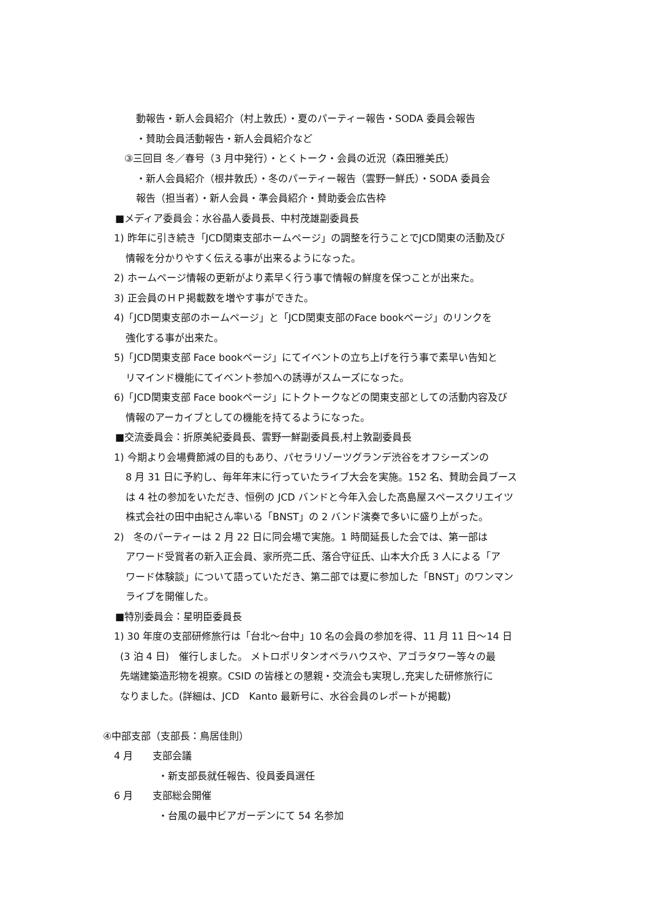動報告・新人会員紹介（村上敦氏）・夏のパーティー報告・SODA 委員会報告
・賛助会員活動報告・新人会員紹介など
③三回目 冬／春号（3 月中発行）・とくトーク・会員の近況（森田雅美氏）
・新人会員紹介（根井敦氏）・冬のパーティー報告（雲野一鮮氏）・SODA 委員会
報告（担当者）・新人会員・準会員紹介・賛助委会広告枠
■メディア委員会：水谷晶人委員長、中村茂雄副委員長
1) 昨年に引き続き「JCD関東支部ホームページ」の調整を行うことでJCD関東の活動及び
情報を分かりやすく伝える事が出来るようになった。
2) ホームページ情報の更新がより素早く行う事で情報の鮮度を保つことが出来た。
3) 正会員のＨＰ掲載数を増やす事ができた。
4)「JCD関東支部のホームページ」と「JCD関東支部のFace bookページ」のリンクを
強化する事が出来た。
5)「JCD関東支部 Face bookページ」にてイベントの立ち上げを行う事で素早い告知と
リマインド機能にてイベント参加への誘導がスムーズになった。
6)「JCD関東支部 Face bookページ」にトクトークなどの関東支部としての活動内容及び
情報のアーカイブとしての機能を持てるようになった。
■交流委員会：折原美紀委員長、雲野一鮮副委員長,村上敦副委員長
1) 今期より会場費節減の目的もあり、パセラリゾーツグランデ渋谷をオフシーズンの
8 月 31 日に予約し、毎年年末に行っていたライブ大会を実施。152 名、賛助会員ブース
は 4 社の参加をいただき、恒例の JCD バンドと今年入会した高島屋スペースクリエイツ
株式会社の田中由紀さん率いる「BNST」の 2 バンド演奏で多いに盛り上がった。
2)　冬のパーティーは 2 月 22 日に同会場で実施。1 時間延長した会では、第一部は
アワード受賞者の新入正会員、家所亮二氏、落合守征氏、山本大介氏 3 人による「ア
ワード体験談」について語っていただき、第二部では夏に参加した「BNST」のワンマン
ライブを開催した。
■特別委員会：星明臣委員長
1) 30 年度の支部研修旅行は「台北～台中」10 名の会員の参加を得、11 月 11 日～14 日
(3 泊 4 日)　催行しました。 メトロポリタンオペラハウスや、アゴラタワー等々の最
先端建築造形物を視察。CSID の皆様との懇親・交流会も実現し,充実した研修旅行に
なりました。(詳細は、JCD　Kanto 最新号に、水谷会員のレポートが掲載)
④中部支部（支部長：鳥居佳則）
4 月　　支部会議
・新支部長就任報告、役員委員選任
6 月　　支部総会開催
・台風の最中ビアガーデンにて 54 名参加